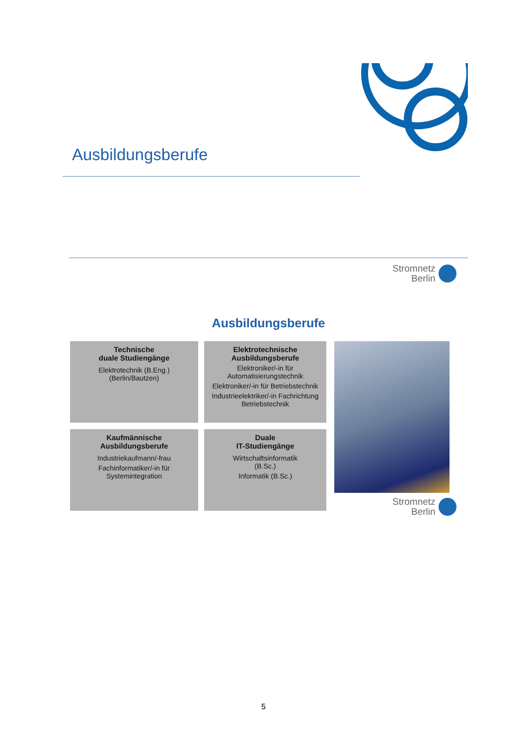Ausbildungsberufe
Stromnetz
Berlin
Ausbildungsberufe
Technische
duale Studiengänge
Elektrotechnik (B.Eng.)
(Berlin/Bautzen)
Elektrotechnische
Ausbildungsberufe
Elektroniker/-in für
Automatisierungstechnik
Elektroniker/-in für Betriebstechnik
Industrieelektriker/-in Fachrichtung
Betriebstechnik
Kaufmännische
Ausbildungsberufe
Industriekaufmann/-frau
Fachinformatiker/-in für
Systemintegration
Duale
IT-Studiengänge
Wirtschaftsinformatik
(B.Sc.)
Informatik (B.Sc.)
Stromnetz
Berlin
5